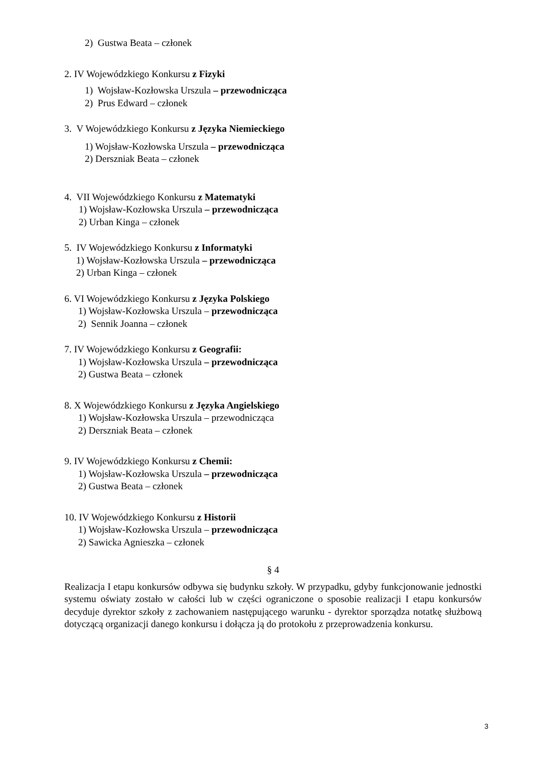2) Gustwa Beata – członek
2. IV Wojewódzkiego Konkursu z Fizyki
1) Wojsław-Kozłowska Urszula – przewodnicząca
2) Prus Edward – członek
3. V Wojewódzkiego Konkursu z Języka Niemieckiego
1) Wojsław-Kozłowska Urszula – przewodnicząca
2) Derszniak Beata – członek
4. VII Wojewódzkiego Konkursu z Matematyki
1) Wojsław-Kozłowska Urszula – przewodnicząca
2) Urban Kinga – członek
5. IV Wojewódzkiego Konkursu z Informatyki
1) Wojsław-Kozłowska Urszula – przewodnicząca
2) Urban Kinga – członek
6. VI Wojewódzkiego Konkursu z Języka Polskiego
1) Wojsław-Kozłowska Urszula – przewodnicząca
2) Sennik Joanna – członek
7. IV Wojewódzkiego Konkursu z Geografii:
1) Wojsław-Kozłowska Urszula – przewodnicząca
2) Gustwa Beata – członek
8. X Wojewódzkiego Konkursu z Języka Angielskiego
1) Wojsław-Kozłowska Urszula – przewodnicząca
2) Derszniak Beata – członek
9. IV Wojewódzkiego Konkursu z Chemii:
1) Wojsław-Kozłowska Urszula – przewodnicząca
2) Gustwa Beata – członek
10. IV Wojewódzkiego Konkursu z Historii
1) Wojsław-Kozłowska Urszula – przewodnicząca
2) Sawicka Agnieszka – członek
§ 4
Realizacja I etapu konkursów odbywa się budynku szkoły. W przypadku, gdyby funkcjonowanie jednostki systemu oświaty zostało w całości lub w części ograniczone o sposobie realizacji I etapu konkursów decyduje dyrektor szkoły z zachowaniem następującego warunku - dyrektor sporządza notatkę służbową dotyczącą organizacji danego konkursu i dołącza ją do protokołu z przeprowadzenia konkursu.
3